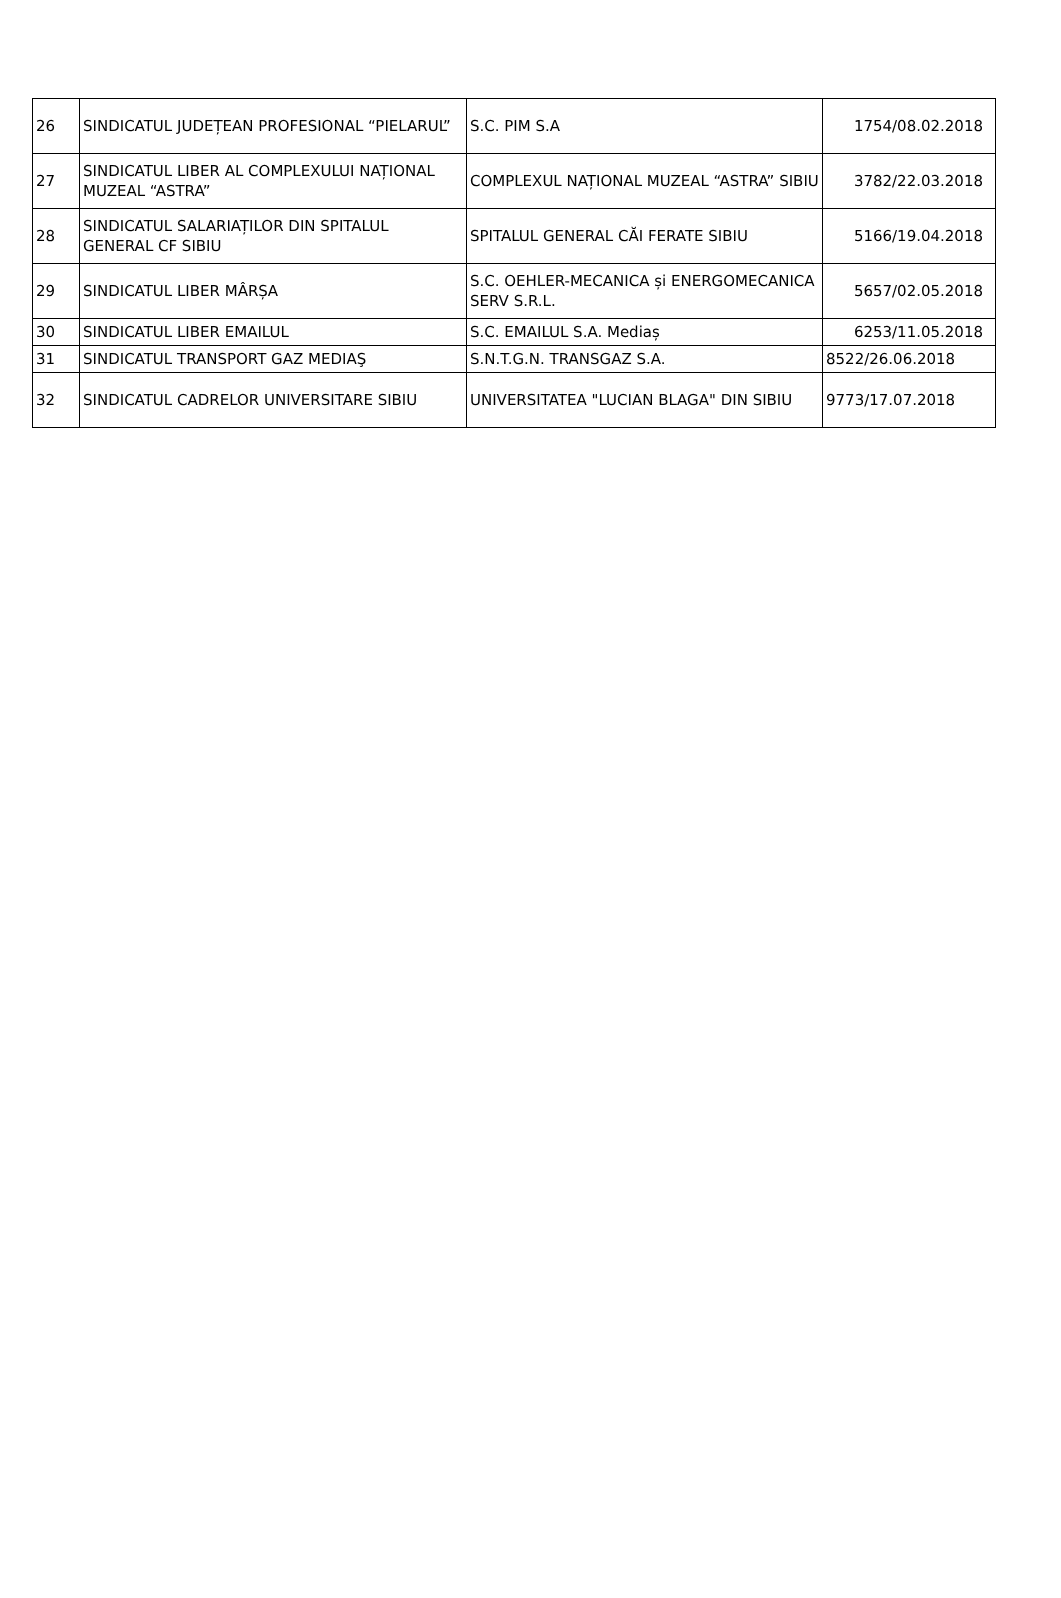| 26 | SINDICATUL JUDEȚEAN PROFESIONAL “PIELARUL” | S.C. PIM S.A | 1754/08.02.2018 |
| 27 | SINDICATUL LIBER AL COMPLEXULUI NAȚIONAL MUZEAL “ASTRA” | COMPLEXUL NAȚIONAL MUZEAL “ASTRA” SIBIU | 3782/22.03.2018 |
| 28 | SINDICATUL SALARIAȚILOR DIN SPITALUL GENERAL CF SIBIU | SPITALUL GENERAL CĂI FERATE SIBIU | 5166/19.04.2018 |
| 29 | SINDICATUL LIBER MÂRȘA | S.C. OEHLER-MECANICA și ENERGOMECANICA SERV S.R.L. | 5657/02.05.2018 |
| 30 | SINDICATUL LIBER EMAILUL | S.C. EMAILUL S.A. Mediaș | 6253/11.05.2018 |
| 31 | SINDICATUL TRANSPORT GAZ MEDIAŞ | S.N.T.G.N. TRANSGAZ S.A. | 8522/26.06.2018 |
| 32 | SINDICATUL CADRELOR UNIVERSITARE SIBIU | UNIVERSITATEA "LUCIAN BLAGA" DIN SIBIU | 9773/17.07.2018 |